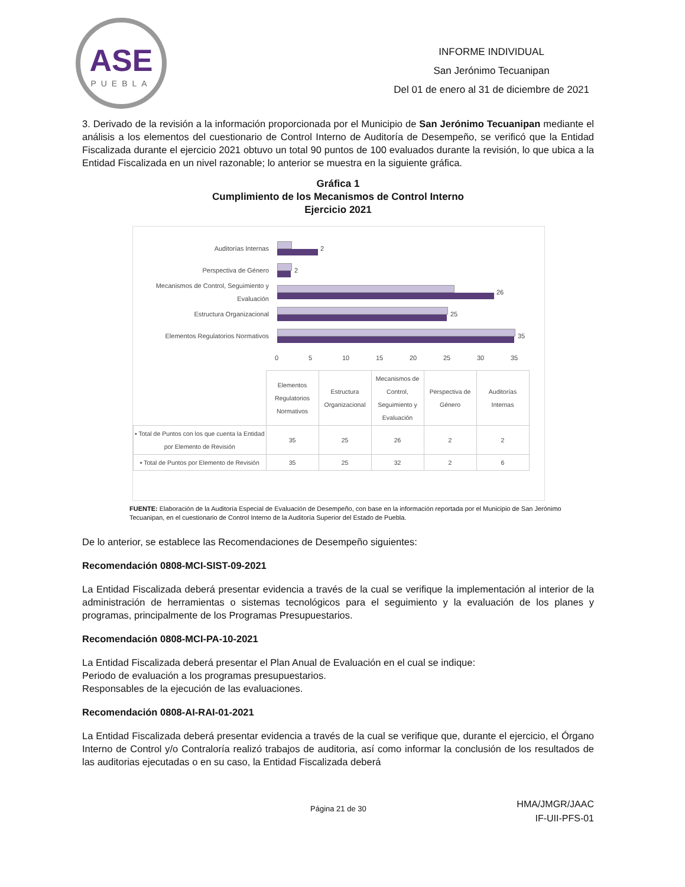ASE
PUEBLA
INFORME INDIVIDUAL
San Jerónimo Tecuanipan
Del 01 de enero al 31 de diciembre de 2021
3. Derivado de la revisión a la información proporcionada por el Municipio de San Jerónimo Tecuanipan mediante el análisis a los elementos del cuestionario de Control Interno de Auditoría de Desempeño, se verificó que la Entidad Fiscalizada durante el ejercicio 2021 obtuvo un total 90 puntos de 100 evaluados durante la revisión, lo que ubica a la Entidad Fiscalizada en un nivel razonable; lo anterior se muestra en la siguiente gráfica.
Gráfica 1
Cumplimiento de los Mecanismos de Control Interno
Ejercicio 2021
Auditorías Internas 2
Perspectiva de Género 2
Mecanismos de Control, Seguimiento y Evaluación
26
Estructura Organizacional 25
Elementos Regulatorios Normativos 35
0 5 10 15 20 25 30 35
| | Elementos Regulatorios Normativos | Estructura Organizacional | Mecanismos de Control, Seguimiento y Evaluación | Perspectiva de Género | Auditorías Internas |
| ▪ Total de Puntos con los que cuenta la Entidad por Elemento de Revisión | 35 | 25 | 26 | 2 | 2 |
| ▪ Total de Puntos por Elemento de Revisión | 35 | 25 | 32 | 2 | 6 |
FUENTE: Elaboración de la Auditoría Especial de Evaluación de Desempeño, con base en la información reportada por el Municipio de San Jerónimo Tecuanipan, en el cuestionario de Control Interno de la Auditoría Superior del Estado de Puebla.
De lo anterior, se establece las Recomendaciones de Desempeño siguientes:
Recomendación 0808-MCI-SIST-09-2021
La Entidad Fiscalizada deberá presentar evidencia a través de la cual se verifique la implementación al interior de la administración de herramientas o sistemas tecnológicos para el seguimiento y la evaluación de los planes y programas, principalmente de los Programas Presupuestarios.
Recomendación 0808-MCI-PA-10-2021
La Entidad Fiscalizada deberá presentar el Plan Anual de Evaluación en el cual se indique:
Periodo de evaluación a los programas presupuestarios.
Responsables de la ejecución de las evaluaciones.
Recomendación 0808-AI-RAI-01-2021
La Entidad Fiscalizada deberá presentar evidencia a través de la cual se verifique que, durante el ejercicio, el Órgano Interno de Control y/o Contraloría realizó trabajos de auditoria, así como informar la conclusión de los resultados de las auditorias ejecutadas o en su caso, la Entidad Fiscalizada deberá
Página 21 de 30
HMA/JMGR/JAAC
IF-UII-PFS-01